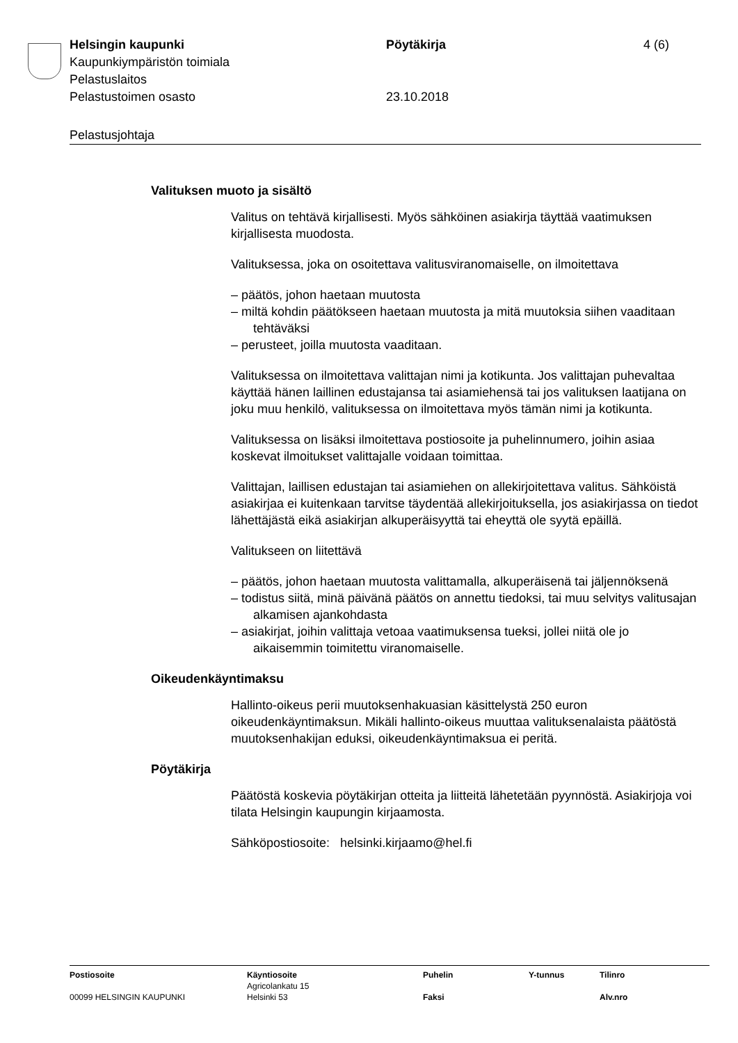Helsingin kaupunki Pöytäkirja 4 (6)
Kaupunkiympäristön toimiala
Pelastuslaitos
Pelastustoimen osasto 23.10.2018
Pelastusjohtaja
Valituksen muoto ja sisältö
Valitus on tehtävä kirjallisesti. Myös sähköinen asiakirja täyttää vaatimuksen kirjallisesta muodosta.
Valituksessa, joka on osoitettava valitusviranomaiselle, on ilmoitettava
– päätös, johon haetaan muutosta
– miltä kohdin päätökseen haetaan muutosta ja mitä muutoksia siihen vaaditaan tehtäväksi
– perusteet, joilla muutosta vaaditaan.
Valituksessa on ilmoitettava valittajan nimi ja kotikunta. Jos valittajan puhevaltaa käyttää hänen laillinen edustajansa tai asiamiehensä tai jos valituksen laatijana on joku muu henkilö, valituksessa on ilmoitettava myös tämän nimi ja kotikunta.
Valituksessa on lisäksi ilmoitettava postiosoite ja puhelinnumero, joihin asiaa koskevat ilmoitukset valittajalle voidaan toimittaa.
Valittajan, laillisen edustajan tai asiamiehen on allekirjoitettava valitus. Sähköistä asiakirjaa ei kuitenkaan tarvitse täydentää allekirjoituksella, jos asiakirjassa on tiedot lähettäjästä eikä asiakirjan alkuperäisyyttä tai eheyttä ole syytä epäillä.
Valitukseen on liitettävä
– päätös, johon haetaan muutosta valittamalla, alkuperäisenä tai jäljennöksenä
– todistus siitä, minä päivänä päätös on annettu tiedoksi, tai muu selvitys valitusajan alkamisen ajankohdasta
– asiakirjat, joihin valittaja vetoaa vaatimuksensa tueksi, jollei niitä ole jo aikaisemmin toimitettu viranomaiselle.
Oikeudenkäyntimaksu
Hallinto-oikeus perii muutoksenhakuasian käsittelystä 250 euron oikeudenkäyntimaksun. Mikäli hallinto-oikeus muuttaa valituksenalaista päätöstä muutoksenhakijan eduksi, oikeudenkäyntimaksua ei peritä.
Pöytäkirja
Päätöstä koskevia pöytäkirjan otteita ja liitteitä lähetetään pyynnöstä. Asiakirjoja voi tilata Helsingin kaupungin kirjaamosta.
Sähköpostiosoite: helsinki.kirjaamo@hel.fi
| Postiosoite | Käyntiosoite Agricolankatu 15 | Puhelin | Y-tunnus | Tilinro |
| 00099 HELSINGIN KAUPUNKI | Helsinki 53 | Faksi | | Alv.nro |